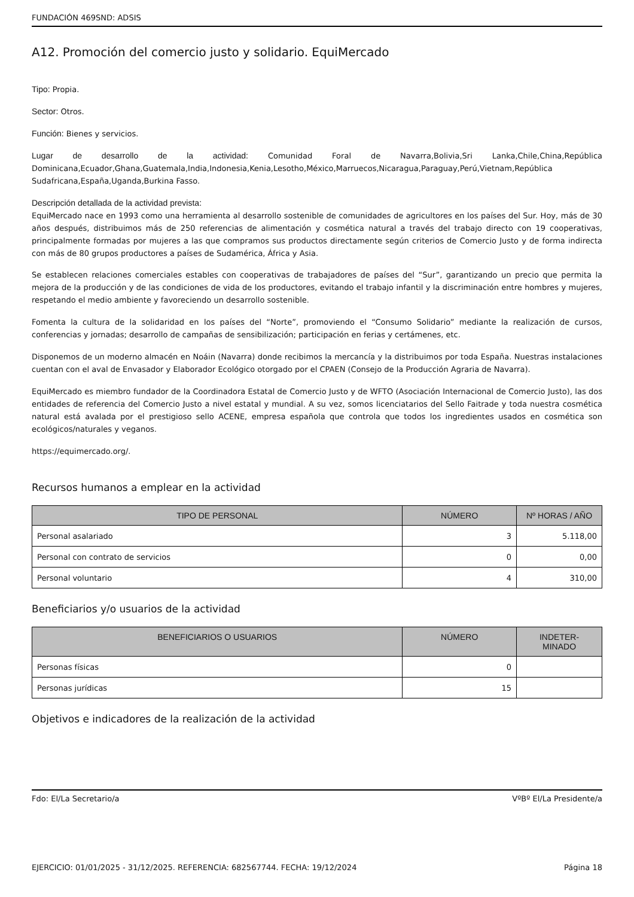FUNDACIÓN 469SND: ADSIS
A12. Promoción del comercio justo y solidario. EquiMercado
Tipo: Propia.
Sector: Otros.
Función: Bienes y servicios.
Lugar de desarrollo de la actividad: Comunidad Foral de Navarra,Bolivia,Sri Lanka,Chile,China,República Dominicana,Ecuador,Ghana,Guatemala,India,Indonesia,Kenia,Lesotho,México,Marruecos,Nicaragua,Paraguay,Perú,Vietnam,República Sudafricana,España,Uganda,Burkina Fasso.
Descripción detallada de la actividad prevista:
EquiMercado nace en 1993 como una herramienta al desarrollo sostenible de comunidades de agricultores en los países del Sur. Hoy, más de 30 años después, distribuimos más de 250 referencias de alimentación y cosmética natural a través del trabajo directo con 19 cooperativas, principalmente formadas por mujeres a las que compramos sus productos directamente según criterios de Comercio Justo y de forma indirecta con más de 80 grupos productores a países de Sudamérica, África y Asia.
Se establecen relaciones comerciales estables con cooperativas de trabajadores de países del “Sur”, garantizando un precio que permita la mejora de la producción y de las condiciones de vida de los productores, evitando el trabajo infantil y la discriminación entre hombres y mujeres, respetando el medio ambiente y favoreciendo un desarrollo sostenible.
Fomenta la cultura de la solidaridad en los países del “Norte”, promoviendo el “Consumo Solidario” mediante la realización de cursos, conferencias y jornadas; desarrollo de campañas de sensibilización; participación en ferias y certámenes, etc.
Disponemos de un moderno almacén en Noáin (Navarra) donde recibimos la mercancía y la distribuimos por toda España. Nuestras instalaciones cuentan con el aval de Envasador y Elaborador Ecológico otorgado por el CPAEN (Consejo de la Producción Agraria de Navarra).
EquiMercado es miembro fundador de la Coordinadora Estatal de Comercio Justo y de WFTO (Asociación Internacional de Comercio Justo), las dos entidades de referencia del Comercio Justo a nivel estatal y mundial. A su vez, somos licenciatarios del Sello Faitrade y toda nuestra cosmética natural está avalada por el prestigioso sello ACENE, empresa española que controla que todos los ingredientes usados en cosmética son ecológicos/naturales y veganos.
https://equimercado.org/.
Recursos humanos a emplear en la actividad
| TIPO DE PERSONAL | NÚMERO | Nº HORAS / AÑO |
| --- | --- | --- |
| Personal asalariado | 3 | 5.118,00 |
| Personal con contrato de servicios | 0 | 0,00 |
| Personal voluntario | 4 | 310,00 |
Beneficiarios y/o usuarios de la actividad
| BENEFICIARIOS O USUARIOS | NÚMERO | INDETER- MINADO |
| --- | --- | --- |
| Personas físicas | 0 | |
| Personas jurídicas | 15 | |
Objetivos e indicadores de la realización de la actividad
Fdo: El/La Secretario/a VºBº El/La Presidente/a
EJERCICIO: 01/01/2025 - 31/12/2025. REFERENCIA: 682567744. FECHA: 19/12/2024 Página 18